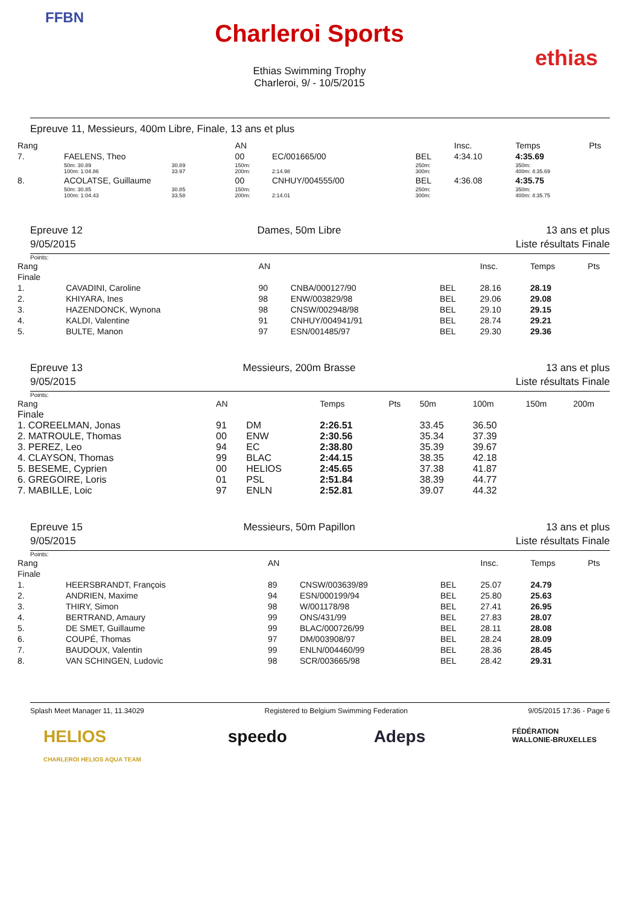FFBN
Charleroi Sports
Ethias Swimming Trophy
Charleroi, 9/ - 10/5/2015
ethias
Epreuve 11, Messieurs, 400m Libre, Finale, 13 ans et plus
| Rang | | | | AN | | | Insc. | Temps | Pts |
| --- | --- | --- | --- | --- | --- | --- | --- | --- | --- |
| 7. | FAELENS, Theo | | | 00 | EC/001665/00 | BEL | 4:34.10 | 4:35.69 | |
| | 50m: 30.89 100m: 1:04.86 | 30.89 33.97 | | 150m: 200m: | 2:14.98 | 250m: 300m: | | 350m: 400m: 4:35.69 | |
| 8. | ACOLATSE, Guillaume | | | 00 | CNHUY/004555/00 | BEL | 4:36.08 | 4:35.75 | |
| | 50m: 30.85 100m: 1:04.43 | 30.85 33.58 | | 150m: 200m: | 2:14.01 | 250m: 300m: | | 350m: 400m: 4:35.75 | |
Epreuve 12
9/05/2015
Dames, 50m Libre 13 ans et plus
Liste résultats Finale
Points:
| Rang | | AN | | | Insc. | Temps | Pts |
| --- | --- | --- | --- | --- | --- | --- | --- |
| Finale | | | | | | | |
| 1. | CAVADINI, Caroline | 90 | CNBA/000127/90 | BEL | 28.16 | 28.19 | |
| 2. | KHIYARA, Ines | 98 | ENW/003829/98 | BEL | 29.06 | 29.08 | |
| 3. | HAZENDONCK, Wynona | 98 | CNSW/002948/98 | BEL | 29.10 | 29.15 | |
| 4. | KALDI, Valentine | 91 | CNHUY/004941/91 | BEL | 28.74 | 29.21 | |
| 5. | BULTE, Manon | 97 | ESN/001485/97 | BEL | 29.30 | 29.36 | |
Epreuve 13
9/05/2015
Messieurs, 200m Brasse 13 ans et plus
Liste résultats Finale
Points:
| Rang | AN | | Temps | Pts | 50m | 100m | 150m | 200m |
| --- | --- | --- | --- | --- | --- | --- | --- | --- |
| Finale | | | | | | | | |
| 1. COREELMAN, Jonas | 91 | DM | 2:26.51 | | 33.45 | 36.50 | | |
| 2. MATROULE, Thomas | 00 | ENW | 2:30.56 | | 35.34 | 37.39 | | |
| 3. PEREZ, Leo | 94 | EC | 2:38.80 | | 35.39 | 39.67 | | |
| 4. CLAYSON, Thomas | 99 | BLAC | 2:44.15 | | 38.35 | 42.18 | | |
| 5. BESEME, Cyprien | 00 | HELIOS | 2:45.65 | | 37.38 | 41.87 | | |
| 6. GREGOIRE, Loris | 01 | PSL | 2:51.84 | | 38.39 | 44.77 | | |
| 7. MABILLE, Loic | 97 | ENLN | 2:52.81 | | 39.07 | 44.32 | | |
Epreuve 15
9/05/2015
Messieurs, 50m Papillon 13 ans et plus
Liste résultats Finale
Points:
| Rang | | AN | | | Insc. | Temps | Pts |
| --- | --- | --- | --- | --- | --- | --- | --- |
| Finale | | | | | | | |
| 1. | HEERSBRANDT, François | 89 | CNSW/003639/89 | BEL | 25.07 | 24.79 | |
| 2. | ANDRIEN, Maxime | 94 | ESN/000199/94 | BEL | 25.80 | 25.63 | |
| 3. | THIRY, Simon | 98 | W/001178/98 | BEL | 27.41 | 26.95 | |
| 4. | BERTRAND, Amaury | 99 | ONS/431/99 | BEL | 27.83 | 28.07 | |
| 5. | DE SMET, Guillaume | 99 | BLAC/000726/99 | BEL | 28.11 | 28.08 | |
| 6. | COUPÉ, Thomas | 97 | DM/003908/97 | BEL | 28.24 | 28.09 | |
| 7. | BAUDOUX, Valentin | 99 | ENLN/004460/99 | BEL | 28.36 | 28.45 | |
| 8. | VAN SCHINGEN, Ludovic | 98 | SCR/003665/98 | BEL | 28.42 | 29.31 | |
Splash Meet Manager 11, 11.34029 Registered to Belgium Swimming Federation 9/05/2015 17:36 - Page 6
HELIOS
CHARLEROI HELIOS AQUA TEAM speedo Adeps FÉDÉRATION
WALLONIE-BRUXELLES